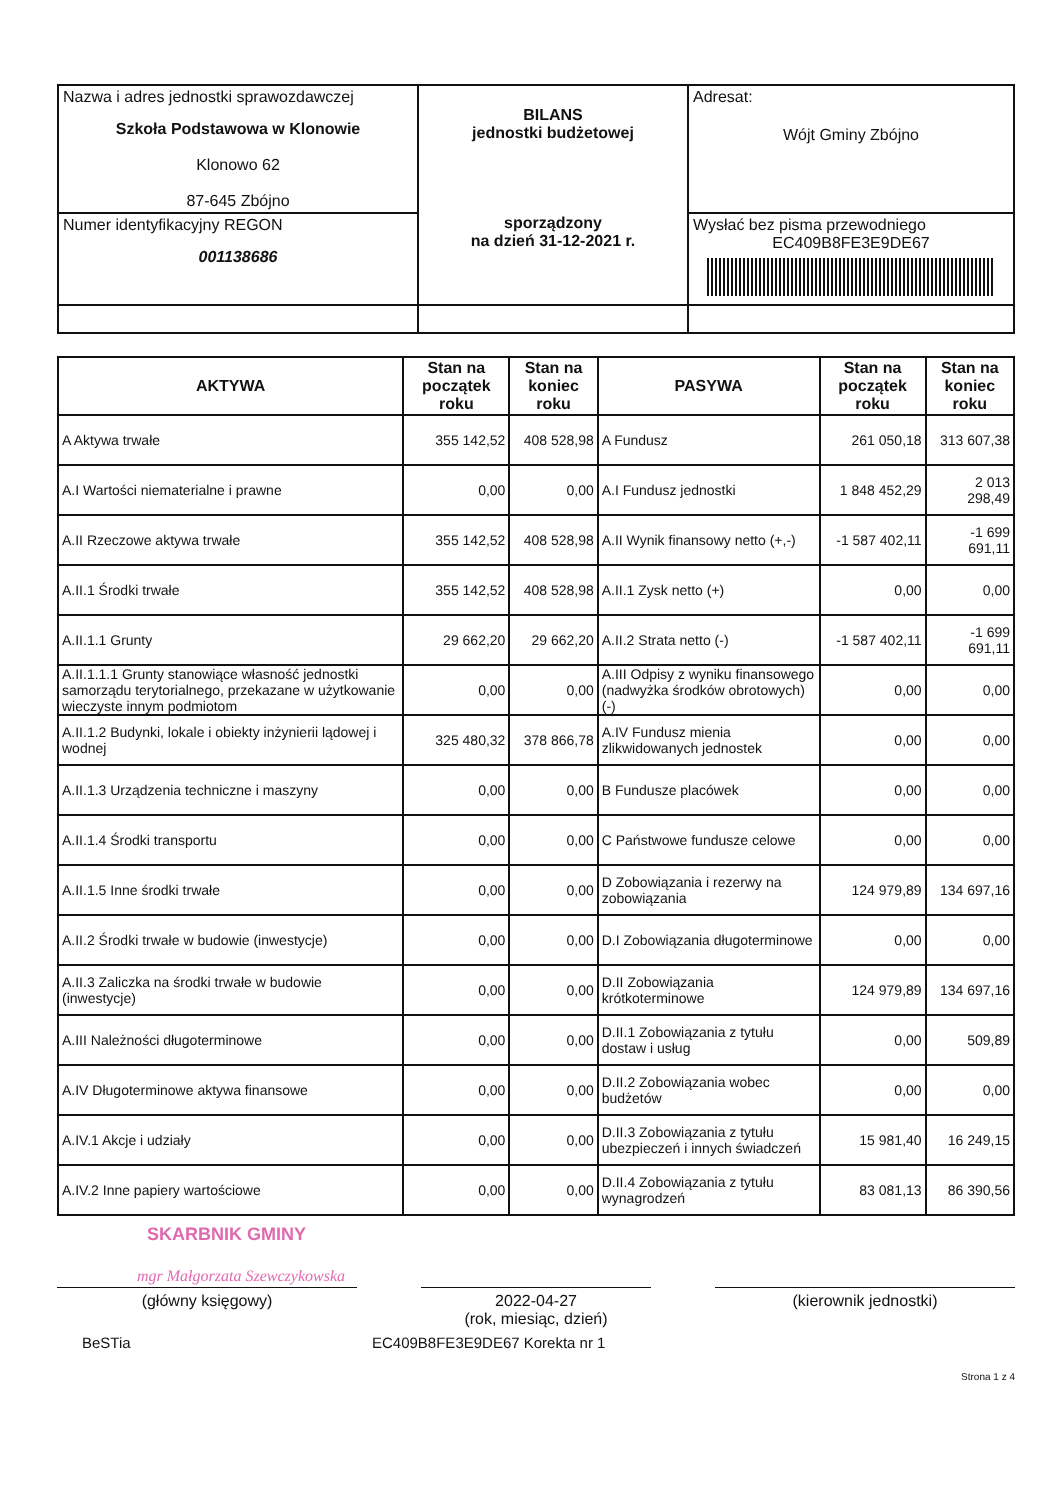| Nazwa i adres jednostki sprawozdawczej Szkoła Podstawowa w Klonowie Klonowo 62 87-645 Zbójno | BILANS jednostki budżetowej sporządzony na dzień 31-12-2021 r. | Adresat: Wójt Gminy Zbójno |
| Numer identyfikacyjny REGON 001138686 | | Wysłać bez pisma przewodniego EC409B8FE3E9DE67 |
| AKTYWA | Stan na początek roku | Stan na koniec roku | PASYWA | Stan na początek roku | Stan na koniec roku |
| --- | --- | --- | --- | --- | --- |
| A Aktywa trwałe | 355 142,52 | 408 528,98 | A Fundusz | 261 050,18 | 313 607,38 |
| A.I Wartości niematerialne i prawne | 0,00 | 0,00 | A.I Fundusz jednostki | 1 848 452,29 | 2 013 298,49 |
| A.II Rzeczowe aktywa trwałe | 355 142,52 | 408 528,98 | A.II Wynik finansowy netto (+,-) | -1 587 402,11 | -1 699 691,11 |
| A.II.1 Środki trwałe | 355 142,52 | 408 528,98 | A.II.1 Zysk netto (+) | 0,00 | 0,00 |
| A.II.1.1 Grunty | 29 662,20 | 29 662,20 | A.II.2 Strata netto (-) | -1 587 402,11 | -1 699 691,11 |
| A.II.1.1.1 Grunty stanowiące własność jednostki samorządu terytorialnego, przekazane w użytkowanie wieczyste innym podmiotom | 0,00 | 0,00 | A.III Odpisy z wyniku finansowego (nadwyżka środków obrotowych) (-) | 0,00 | 0,00 |
| A.II.1.2 Budynki, lokale i obiekty inżynierii lądowej i wodnej | 325 480,32 | 378 866,78 | A.IV Fundusz mienia zlikwidowanych jednostek | 0,00 | 0,00 |
| A.II.1.3 Urządzenia techniczne i maszyny | 0,00 | 0,00 | B Fundusze placówek | 0,00 | 0,00 |
| A.II.1.4 Środki transportu | 0,00 | 0,00 | C Państwowe fundusze celowe | 0,00 | 0,00 |
| A.II.1.5 Inne środki trwałe | 0,00 | 0,00 | D Zobowiązania i rezerwy na zobowiązania | 124 979,89 | 134 697,16 |
| A.II.2 Środki trwałe w budowie (inwestycje) | 0,00 | 0,00 | D.I Zobowiązania długoterminowe | 0,00 | 0,00 |
| A.II.3 Zaliczka na środki trwałe w budowie (inwestycje) | 0,00 | 0,00 | D.II Zobowiązania krótkoterminowe | 124 979,89 | 134 697,16 |
| A.III Należności długoterminowe | 0,00 | 0,00 | D.II.1 Zobowiązania z tytułu dostaw i usług | 0,00 | 509,89 |
| A.IV Długoterminowe aktywa finansowe | 0,00 | 0,00 | D.II.2 Zobowiązania wobec budżetów | 0,00 | 0,00 |
| A.IV.1 Akcje i udziały | 0,00 | 0,00 | D.II.3 Zobowiązania z tytułu ubezpieczeń i innych świadczeń | 15 981,40 | 16 249,15 |
| A.IV.2 Inne papiery wartościowe | 0,00 | 0,00 | D.II.4 Zobowiązania z tytułu wynagrodzeń | 83 081,13 | 86 390,56 |
SKARBNIK GMINY
mgr Małgorzata Szewczykowska
(główny księgowy) 2022-04-27
(rok, miesiąc, dzień)
(kierownik jednostki)
BeSTia EC409B8FE3E9DE67 Korekta nr 1
Strona 1 z 4